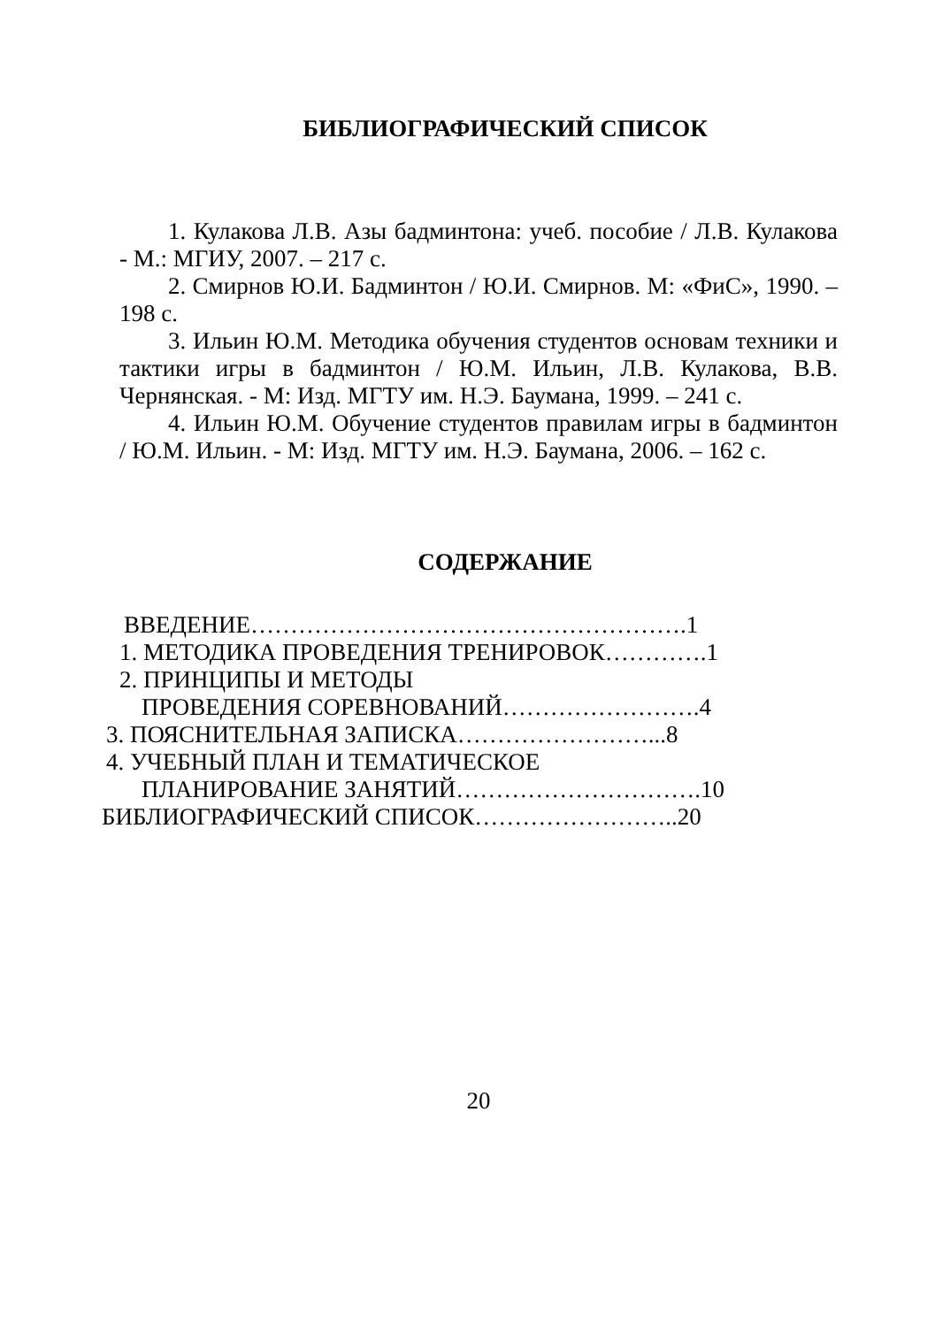БИБЛИОГРАФИЧЕСКИЙ СПИСОК
1. Кулакова Л.В. Азы бадминтона: учеб. пособие / Л.В. Кулакова - М.: МГИУ, 2007. – 217 с.
2. Смирнов Ю.И. Бадминтон / Ю.И. Смирнов. М: «ФиС», 1990. – 198 с.
3. Ильин Ю.М. Методика обучения студентов основам техники и тактики игры в бадминтон / Ю.М. Ильин, Л.В. Кулакова, В.В. Чернянская. - М: Изд. МГТУ им. Н.Э. Баумана, 1999. – 241 с.
4. Ильин Ю.М. Обучение студентов правилам игры в бадминтон / Ю.М. Ильин. - М: Изд. МГТУ им. Н.Э. Баумана, 2006. – 162 с.
СОДЕРЖАНИЕ
ВВЕДЕНИЕ……………………………………………….1
1. МЕТОДИКА ПРОВЕДЕНИЯ ТРЕНИРОВОК………….1
2. ПРИНЦИПЫ И МЕТОДЫ
ПРОВЕДЕНИЯ СОРЕВНОВАНИЙ…………………….4
3. ПОЯСНИТЕЛЬНАЯ ЗАПИСКА……………………...8
4. УЧЕБНЫЙ ПЛАН И ТЕМАТИЧЕСКОЕ
ПЛАНИРОВАНИЕ ЗАНЯТИЙ………………………….10
БИБЛИОГРАФИЧЕСКИЙ СПИСОК……………………..20
20